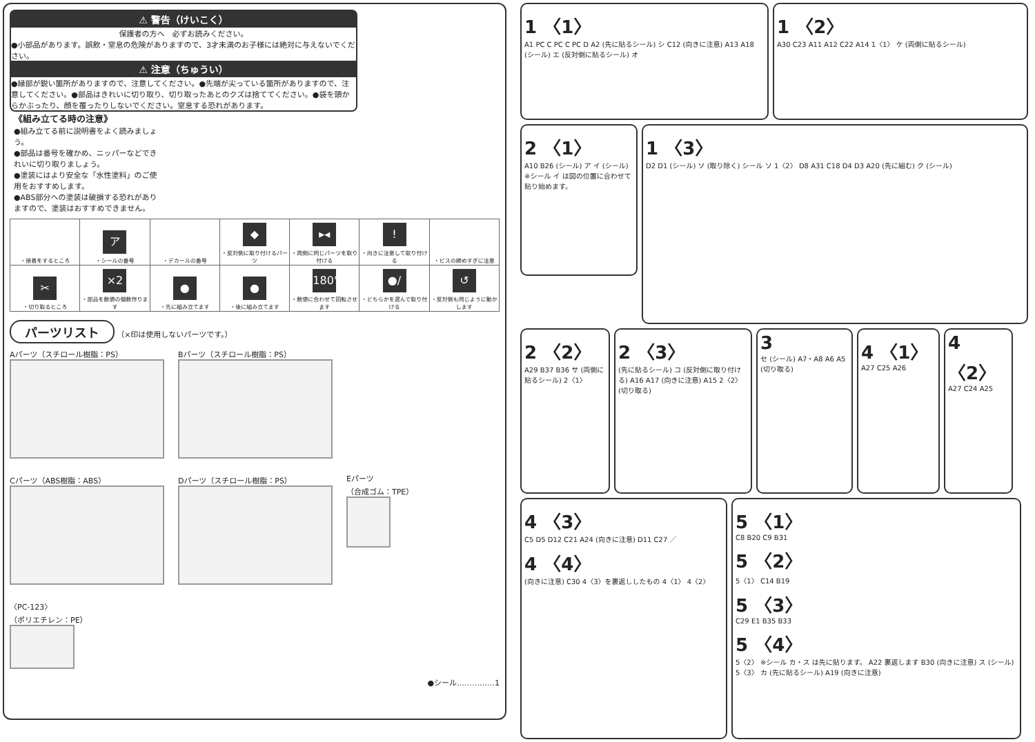⚠ 警告（けいこく）
保護者の方へ　必ずお読みください。
●小部品があります。誤飲・窒息の危険がありますので、3才未満のお子様には絶対に与えないでください。
⚠ 注意（ちゅうい）
●縁部が鋭い箇所がありますので、注意してください。●先端が尖っている箇所がありますので、注意してください。●部品はきれいに切り取り、切り取ったあとのクズは捨ててください。●袋を頭からかぶったり、顔を覆ったりしないでください。窒息する恐れがあります。
《組み立てる時の注意》
●組み立てる前に説明書をよく読みましょう。
●部品は番号を確かめ、ニッパーなどできれいに切り取りましょう。
●塗装にはより安全な「水性塗料」のご使用をおすすめします。
●ABS部分への塗装は破損する恐れがありますので、塗装はおすすめできません。
| ・接着をするところ | ア ・シールの番号 | ・デカールの番号 | ◆ ・反対側に取り付けるパーツ | ▸◂ ・両側に同じパーツを取り付ける | ! ・向きに注意して取り付ける | ・ビスの締めすぎに注意 |
| ✂ ・切り取るところ | ×2 ・部品を数値の個数作ります | ● ・先に組み立てます | ● ・後に組み立てます | 180° ・数値に合わせて回転させます | ●/ ・どちらかを選んで取り付ける | ↺ ・反対側も同じように動かします |
パーツリスト
（×印は使用しないパーツです。）
Aパーツ（スチロール樹脂：PS）
Bパーツ（スチロール樹脂：PS）
Cパーツ（ABS樹脂：ABS）
Dパーツ（スチロール樹脂：PS）
Eパーツ
（合成ゴム：TPE）
〈PC-123〉
（ポリエチレン：PE）
●シール……………1
1 〈1〉
A1 PC C PC C PC D A2 (先に貼るシール) シ C12 (向きに注意) A13 A18 (シール) エ (反対側に貼るシール) オ
1 〈2〉
A30 C23 A11 A12 C22 A14 1〈1〉 ケ (両側に貼るシール)
2 〈1〉
A10 B26 (シール) ア イ (シール) ※シール イ は図の位置に合わせて貼り始めます。
1 〈3〉
D2 D1 (シール) ソ (取り除く) シール ソ 1〈2〉 D8 A31 C18 D4 D3 A20 (先に組む) ク (シール)
2 〈2〉
A29 B37 B36 サ (両側に貼るシール) 2〈1〉
2 〈3〉
(先に貼るシール) コ (反対側に取り付ける) A16 A17 (向きに注意) A15 2〈2〉 (切り取る)
3
セ (シール) A7・A8 A6 A5 (切り取る)
4 〈1〉
A27 C25 A26
4 〈2〉
A27 C24 A25
4 〈3〉
C5 D5 D12 C21 A24 (向きに注意) D11 C27 ／
4 〈4〉
(向きに注意) C30 4〈3〉を裏返ししたもの 4〈1〉 4〈2〉
5 〈1〉
C8 B20 C9 B31
5 〈2〉
5〈1〉 C14 B19
5 〈3〉
C29 E1 B35 B33
5 〈4〉
5〈2〉 ※シール カ・ス は先に貼ります。 A22 裏返します B30 (向きに注意) ス (シール) 5〈3〉 カ (先に貼るシール) A19 (向きに注意)